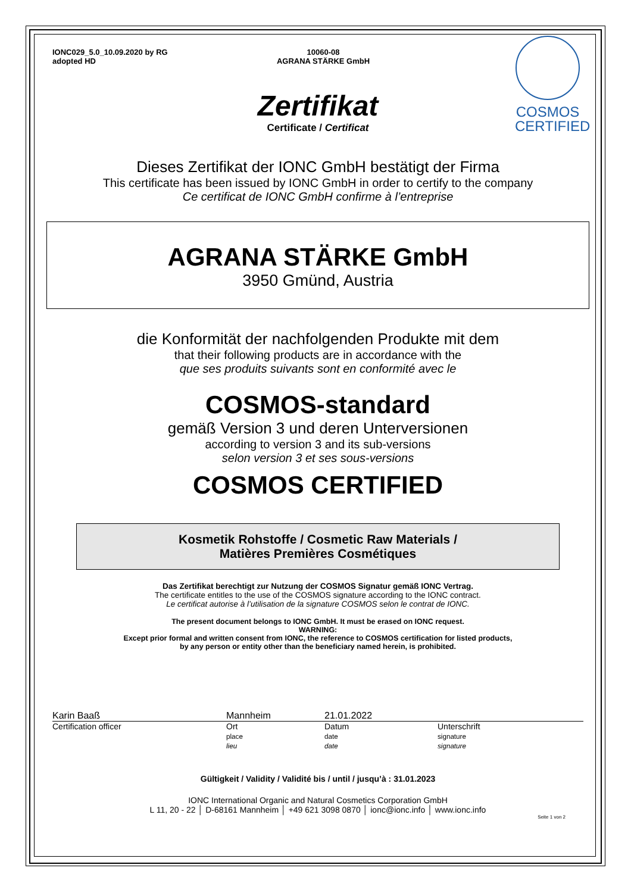COSMOS
CERTIFIED
IONC029_5.0_10.09.2020 by RG
adopted HD
10060-08
AGRANA STÄRKE GmbH
Zertifikat
Certificate / Certificat
Dieses Zertifikat der IONC GmbH bestätigt der Firma
This certificate has been issued by IONC GmbH in order to certify to the company
Ce certificat de IONC GmbH confirme à l’entreprise
AGRANA STÄRKE GmbH
3950 Gmünd, Austria
die Konformität der nachfolgenden Produkte mit dem
that their following products are in accordance with the
que ses produits suivants sont en conformité avec le
COSMOS-standard
gemäß Version 3 und deren Unterversionen
according to version 3 and its sub-versions
selon version 3 et ses sous-versions
COSMOS CERTIFIED
Kosmetik Rohstoffe / Cosmetic Raw Materials /
Matières Premières Cosmétiques
Das Zertifikat berechtigt zur Nutzung der COSMOS Signatur gemäß IONC Vertrag.
The certificate entitles to the use of the COSMOS signature according to the IONC contract.
Le certificat autorise à l’utilisation de la signature COSMOS selon le contrat de IONC.
The present document belongs to IONC GmbH. It must be erased on IONC request.
WARNING:
Except prior formal and written consent from IONC, the reference to COSMOS certification for listed products,
by any person or entity other than the beneficiary named herein, is prohibited.
Karin Baaß Mannheim 21.01.2022
Certification officer Ort
place
lieu
Datum
date
date
Unterschrift
signature
signature
Gültigkeit / Validity / Validité bis / until / jusqu’à : 31.01.2023
IONC International Organic and Natural Cosmetics Corporation GmbH
L 11, 20 - 22 │ D-68161 Mannheim │ +49 621 3098 0870 │ ionc@ionc.info │ www.ionc.info
Seite 1 von 2